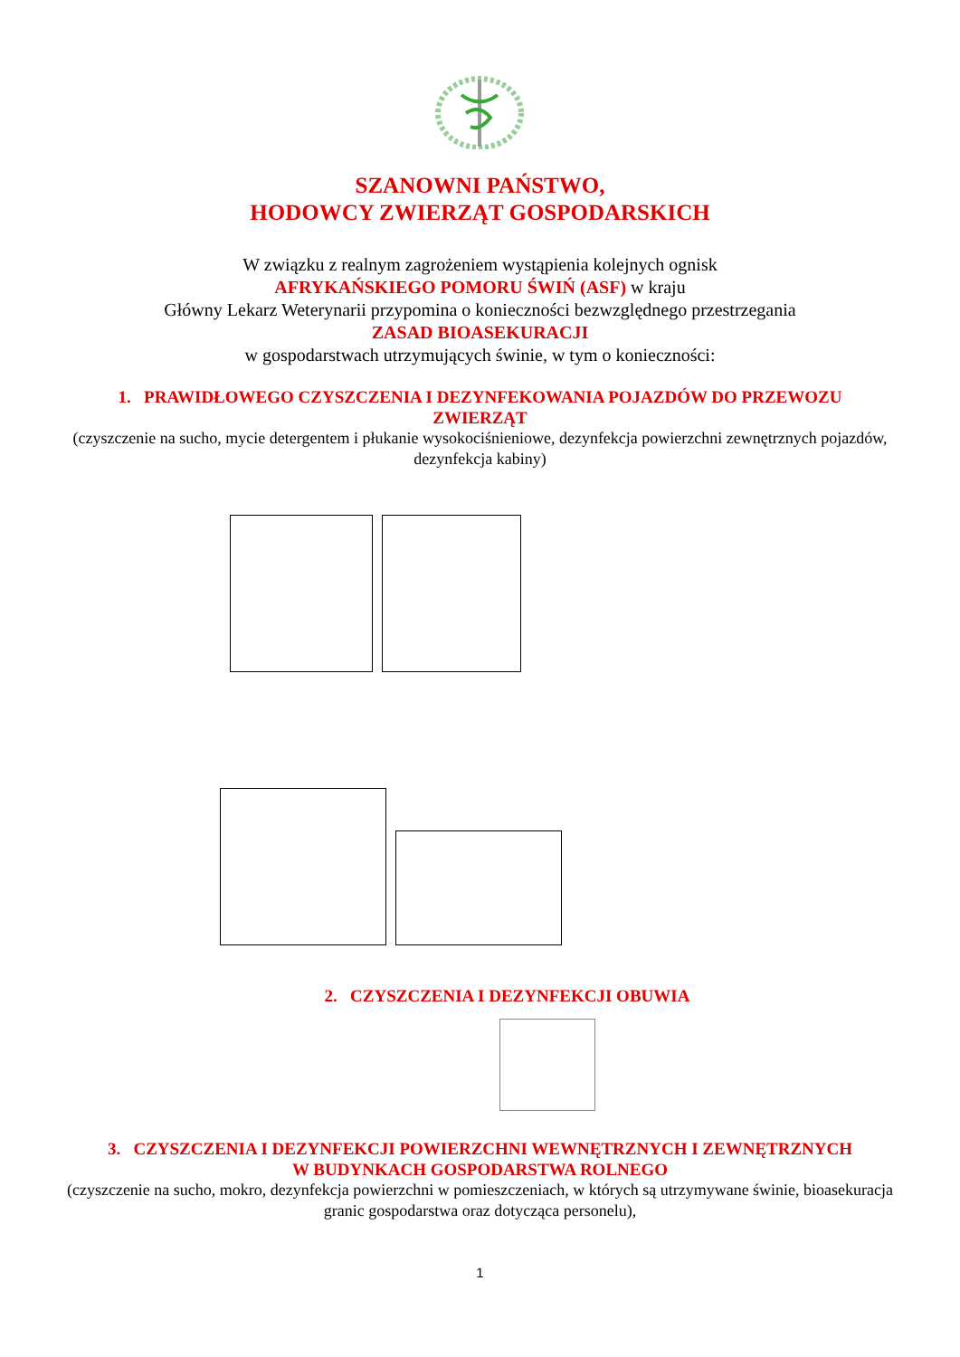SZANOWNI PAŃSTWO,
HODOWCY ZWIERZĄT GOSPODARSKICH
W związku z realnym zagrożeniem wystąpienia kolejnych ognisk
AFRYKAŃSKIEGO POMORU ŚWIŃ (ASF) w kraju
Główny Lekarz Weterynarii przypomina o konieczności bezwzględnego przestrzegania
ZASAD BIOASEKURACJI
w gospodarstwach utrzymujących świnie, w tym o konieczności:
1. PRAWIDŁOWEGO CZYSZCZENIA I DEZYNFEKOWANIA POJAZDÓW DO PRZEWOZU
ZWIERZĄT
(czyszczenie na sucho, mycie detergentem i płukanie wysokociśnieniowe, dezynfekcja powierzchni zewnętrznych pojazdów, dezynfekcja kabiny)
2. CZYSZCZENIA I DEZYNFEKCJI OBUWIA
3. CZYSZCZENIA I DEZYNFEKCJI POWIERZCHNI WEWNĘTRZNYCH I ZEWNĘTRZNYCH
W BUDYNKACH GOSPODARSTWA ROLNEGO
(czyszczenie na sucho, mokro, dezynfekcja powierzchni w pomieszczeniach, w których są utrzymywane świnie, bioasekuracja granic gospodarstwa oraz dotycząca personelu),
1